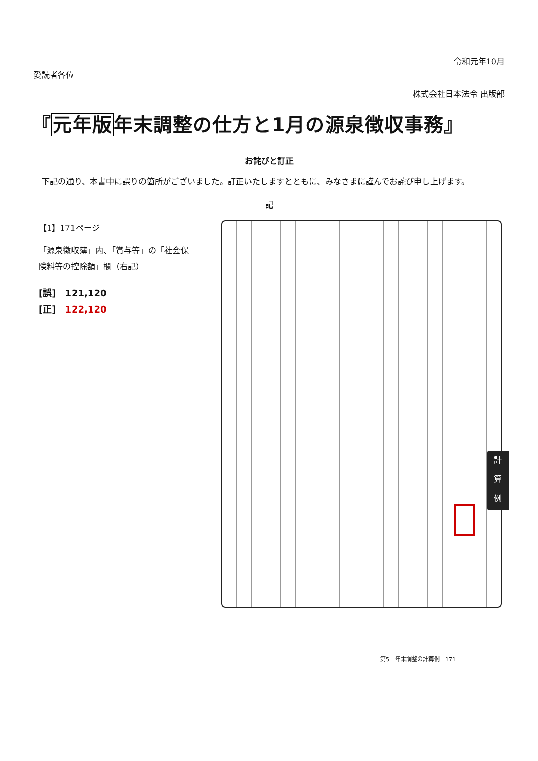令和元年10月
愛読者各位
株式会社日本法令 出版部
『元年版年末調整の仕方と1月の源泉徴収事務』
お詫びと訂正
　下記の通り、本書中に誤りの箇所がございました。訂正いたしますとともに、みなさまに謹んでお詫び申し上げます。
記
【1】171ページ
「源泉徴収簿」内、「賞与等」の「社会保険料等の控除額」欄（右記）
[誤]　121,120
[正]　122,120
計
算
例
第5　年末調整の計算例　171